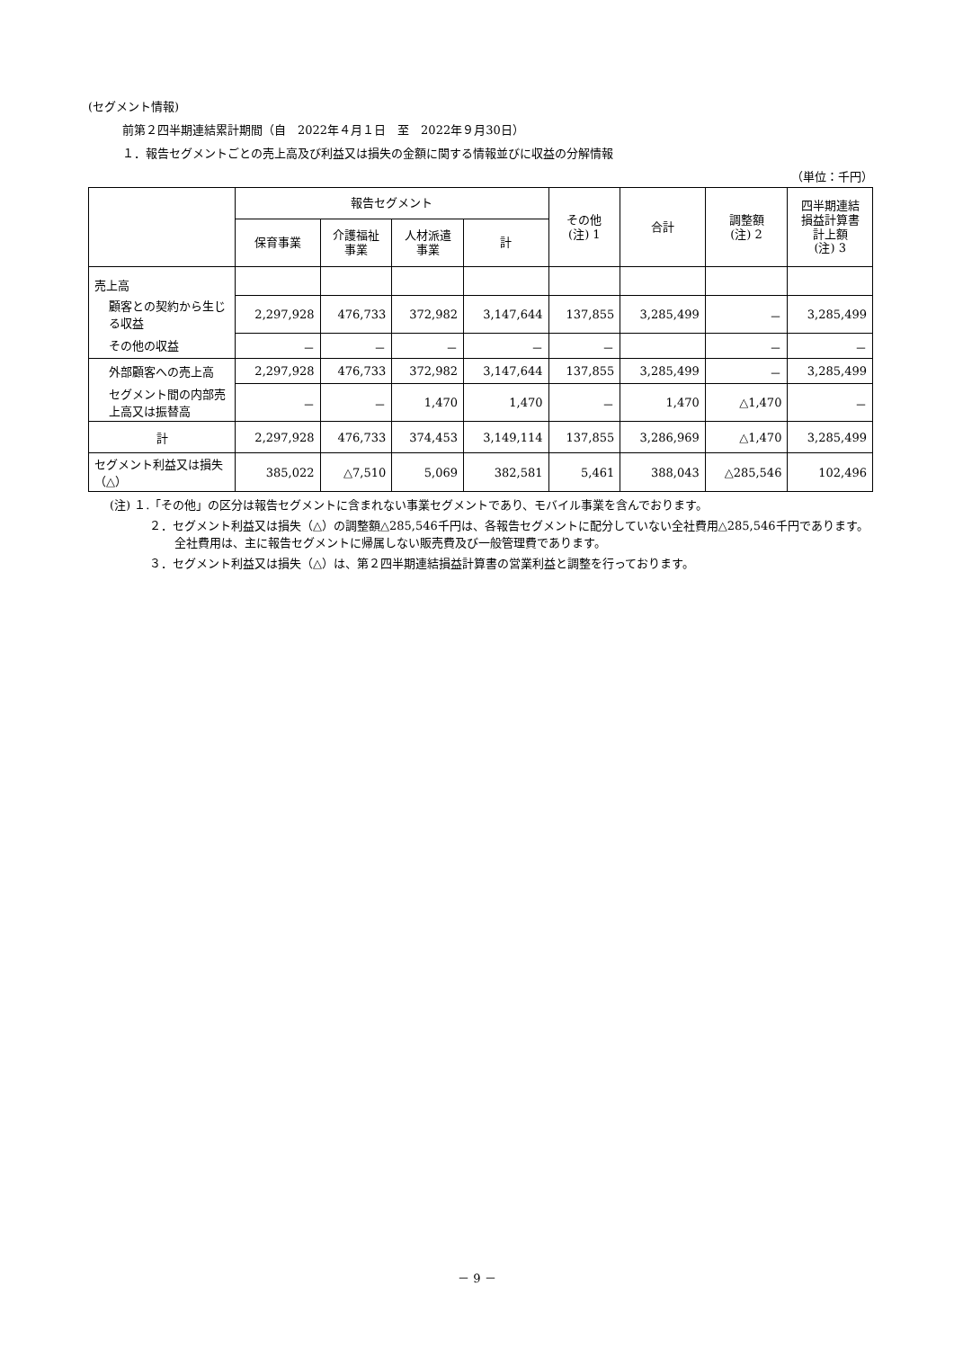(セグメント情報)
前第２四半期連結累計期間（自　2022年４月１日　至　2022年９月30日）
１．報告セグメントごとの売上高及び利益又は損失の金額に関する情報並びに収益の分解情報
（単位：千円）
| | 報告セグメント | | | | その他 (注) 1 | 合計 | 調整額 (注) 2 | 四半期連結 損益計算書 計上額 (注) 3 |
| --- | --- | --- | --- | --- | --- | --- | --- | --- |
| | 保育事業 | 介護福祉 事業 | 人材派遣 事業 | 計 | | | | |
| 売上高 | | | | | | | | |
| 顧客との契約から生じる収益 | 2,297,928 | 476,733 | 372,982 | 3,147,644 | 137,855 | 3,285,499 | － | 3,285,499 |
| その他の収益 | － | － | － | － | － | | － | － |
| 外部顧客への売上高 | 2,297,928 | 476,733 | 372,982 | 3,147,644 | 137,855 | 3,285,499 | － | 3,285,499 |
| セグメント間の内部売上高又は振替高 | － | － | 1,470 | 1,470 | － | 1,470 | △1,470 | － |
| 計 | 2,297,928 | 476,733 | 374,453 | 3,149,114 | 137,855 | 3,286,969 | △1,470 | 3,285,499 |
| セグメント利益又は損失（△） | 385,022 | △7,510 | 5,069 | 382,581 | 5,461 | 388,043 | △285,546 | 102,496 |
(注) １.「その他」の区分は報告セグメントに含まれない事業セグメントであり、モバイル事業を含んでおります。
２．セグメント利益又は損失（△）の調整額△285,546千円は、各報告セグメントに配分していない全社費用△285,546千円であります。全社費用は、主に報告セグメントに帰属しない販売費及び一般管理費であります。
３．セグメント利益又は損失（△）は、第２四半期連結損益計算書の営業利益と調整を行っております。
－ 9 －